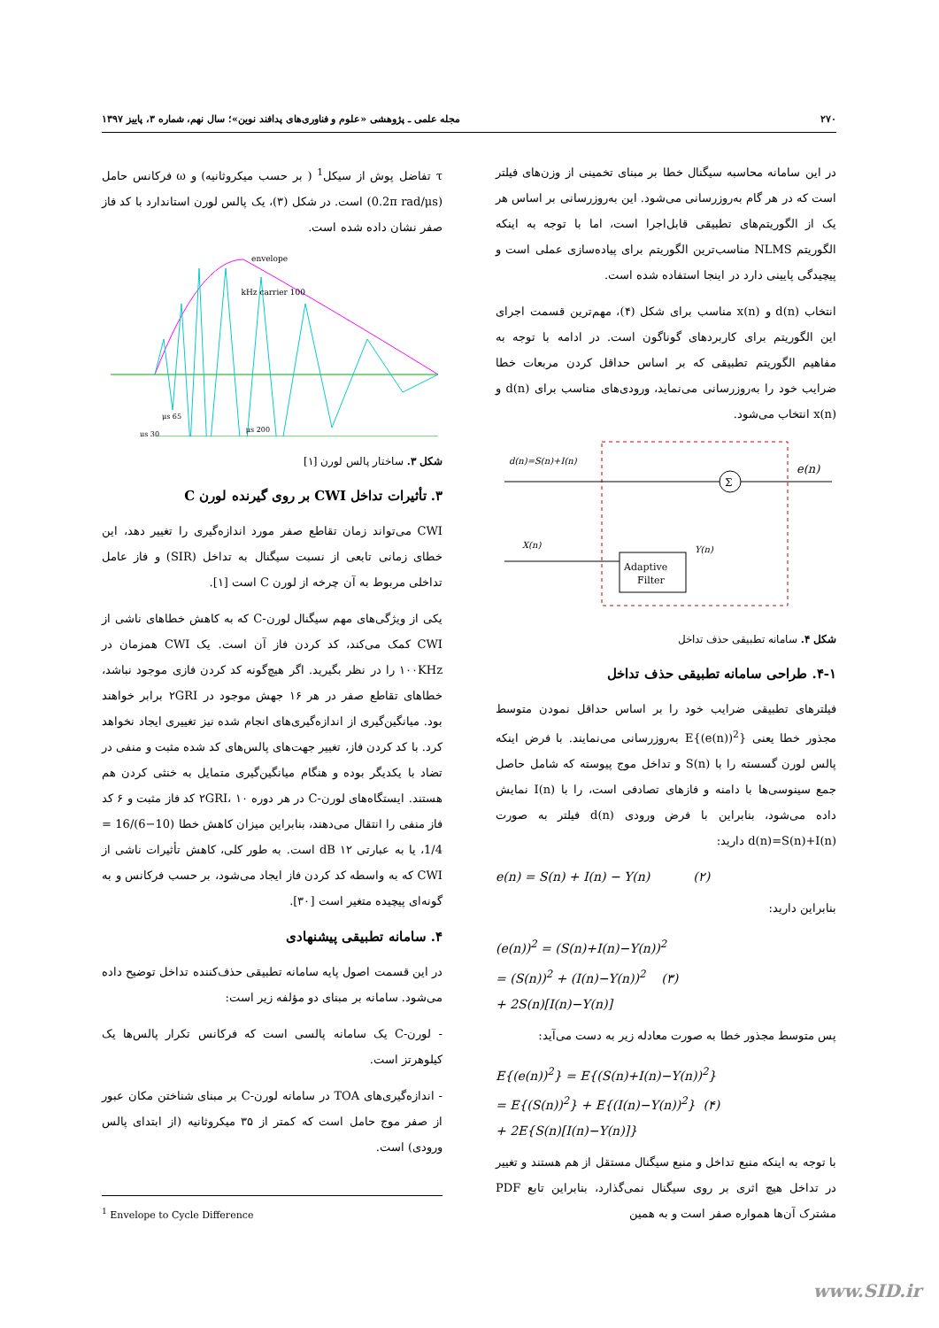۲۷۰ مجله علمی ـ پژوهشی «علوم و فناوری‌های پدافند نوین»؛ سال نهم، شماره ۳، پاییز ۱۳۹۷
τ تفاضل پوش از سیکل<sup>1</sup> ( بر حسب میکروثانیه) و ω فرکانس حامل (0.2π rad/μs) است. در شکل (۳)، یک پالس لورن استاندارد با کد فاز صفر نشان داده شده است.
envelope
100 kHz carrier
30 μs
65 μs
200 μs
شکل ۳. ساختار پالس لورن [۱]
۳. تأثیرات تداخل CWI بر روی گیرنده لورن C
CWI می‌تواند زمان تقاطع صفر مورد اندازه‌گیری را تغییر دهد، این خطای زمانی تابعی از نسبت سیگنال به تداخل (SIR) و فاز عامل تداخلی مربوط به آن چرخه از لورن C است [۱].
یکی از ویژگی‌های مهم سیگنال لورن-C که به کاهش خطاهای ناشی از CWI کمک می‌کند، کد کردن فاز آن است. یک CWI همزمان در ۱۰۰KHz را در نظر بگیرید. اگر هیچ‌گونه کد کردن فازی موجود نباشد، خطاهای تقاطع صفر در هر ۱۶ جهش موجود در ۲GRI برابر خواهند بود. میانگین‌گیری از اندازه‌گیری‌های انجام شده نیز تغییری ایجاد نخواهد کرد. با کد کردن فاز، تغییر جهت‌های پالس‌های کد شده مثبت و منفی در تضاد با یکدیگر بوده و هنگام میانگین‌گیری متمایل به خنثی کردن هم هستند. ایستگاه‌های لورن-C در هر دوره ۲GRI، ۱۰ کد فاز مثبت و ۶ کد فاز منفی را انتقال می‌دهند، بنابراین میزان کاهش خطا (10−6)/16 = 1/4، یا به عبارتی ۱۲ dB است. به طور کلی، کاهش تأثیرات ناشی از CWI که به واسطه کد کردن فاز ایجاد می‌شود، بر حسب فرکانس و به گونه‌ای پیچیده متغیر است [۳۰].
۴. سامانه تطبیقی پیشنهادی
در این قسمت اصول پایه سامانه تطبیقی حذف‌کننده تداخل توضیح داده می‌شود. سامانه بر مبنای دو مؤلفه زیر است:
- لورن-C یک سامانه پالسی است که فرکانس تکرار پالس‌ها یک کیلوهرتز است.
- اندازه‌گیری‌های TOA در سامانه لورن-C بر مبنای شناختن مکان عبور از صفر موج حامل است که کمتر از ۳۵ میکروثانیه (از ابتدای پالس ورودی) است.
<sup>1</sup> Envelope to Cycle Difference
در این سامانه محاسبه سیگنال خطا بر مبنای تخمینی از وزن‌های فیلتر است که در هر گام به‌روزرسانی می‌شود. این به‌روزرسانی بر اساس هر یک از الگوریتم‌های تطبیقی قابل‌اجرا است، اما با توجه به اینکه الگوریتم NLMS مناسب‌ترین الگوریتم برای پیاده‌سازی عملی است و پیچیدگی پایینی دارد در اینجا استفاده شده است.
انتخاب d(n) و x(n) مناسب برای شکل (۴)، مهم‌ترین قسمت اجرای این الگوریتم برای کاربردهای گوناگون است. در ادامه با توجه به مفاهیم الگوریتم تطبیقی که بر اساس حداقل کردن مربعات خطا ضرایب خود را به‌روزرسانی می‌نماید، ورودی‌های مناسب برای d(n) و x(n) انتخاب می‌شود.
Σ
Adaptive
Filter
d(n)=S(n)+I(n)
X(n)
Y(n)
e(n)
شکل ۴. سامانه تطبیقی حذف تداخل
۴-۱. طراحی سامانه تطبیقی حذف تداخل
فیلترهای تطبیقی ضرایب خود را بر اساس حداقل نمودن متوسط مجذور خطا یعنی E{(e(n))<sup>2</sup>} به‌روزرسانی می‌نمایند. با فرض اینکه پالس لورن گسسته را با S(n) و تداخل موج پیوسته که شامل حاصل جمع سینوسی‌ها با دامنه و فازهای تصادفی است، را با I(n) نمایش داده می‌شود، بنابراین با فرض ورودی d(n) فیلتر به صورت d(n)=S(n)+I(n) دارید:
e(n) = S(n) + I(n) − Y(n) (۲)
بنابراین دارید:
(e(n))<sup>2</sup> = (S(n)+I(n)−Y(n))<sup>2</sup>
= (S(n))<sup>2</sup> + (I(n)−Y(n))<sup>2</sup> (۳)
+ 2S(n)[I(n)−Y(n)]
پس متوسط مجذور خطا به صورت معادله زیر به دست می‌آید:
E{(e(n))<sup>2</sup>} = E{(S(n)+I(n)−Y(n))<sup>2</sup>}
= E{(S(n))<sup>2</sup>} + E{(I(n)−Y(n))<sup>2</sup>} (۴)
+ 2E{S(n)[I(n)−Y(n)]}
با توجه به اینکه منبع تداخل و منبع سیگنال مستقل از هم هستند و تغییر در تداخل هیچ اثری بر روی سیگنال نمی‌گذارد، بنابراین تابع PDF مشترک آن‌ها همواره صفر است و به همین
www.SID.ir